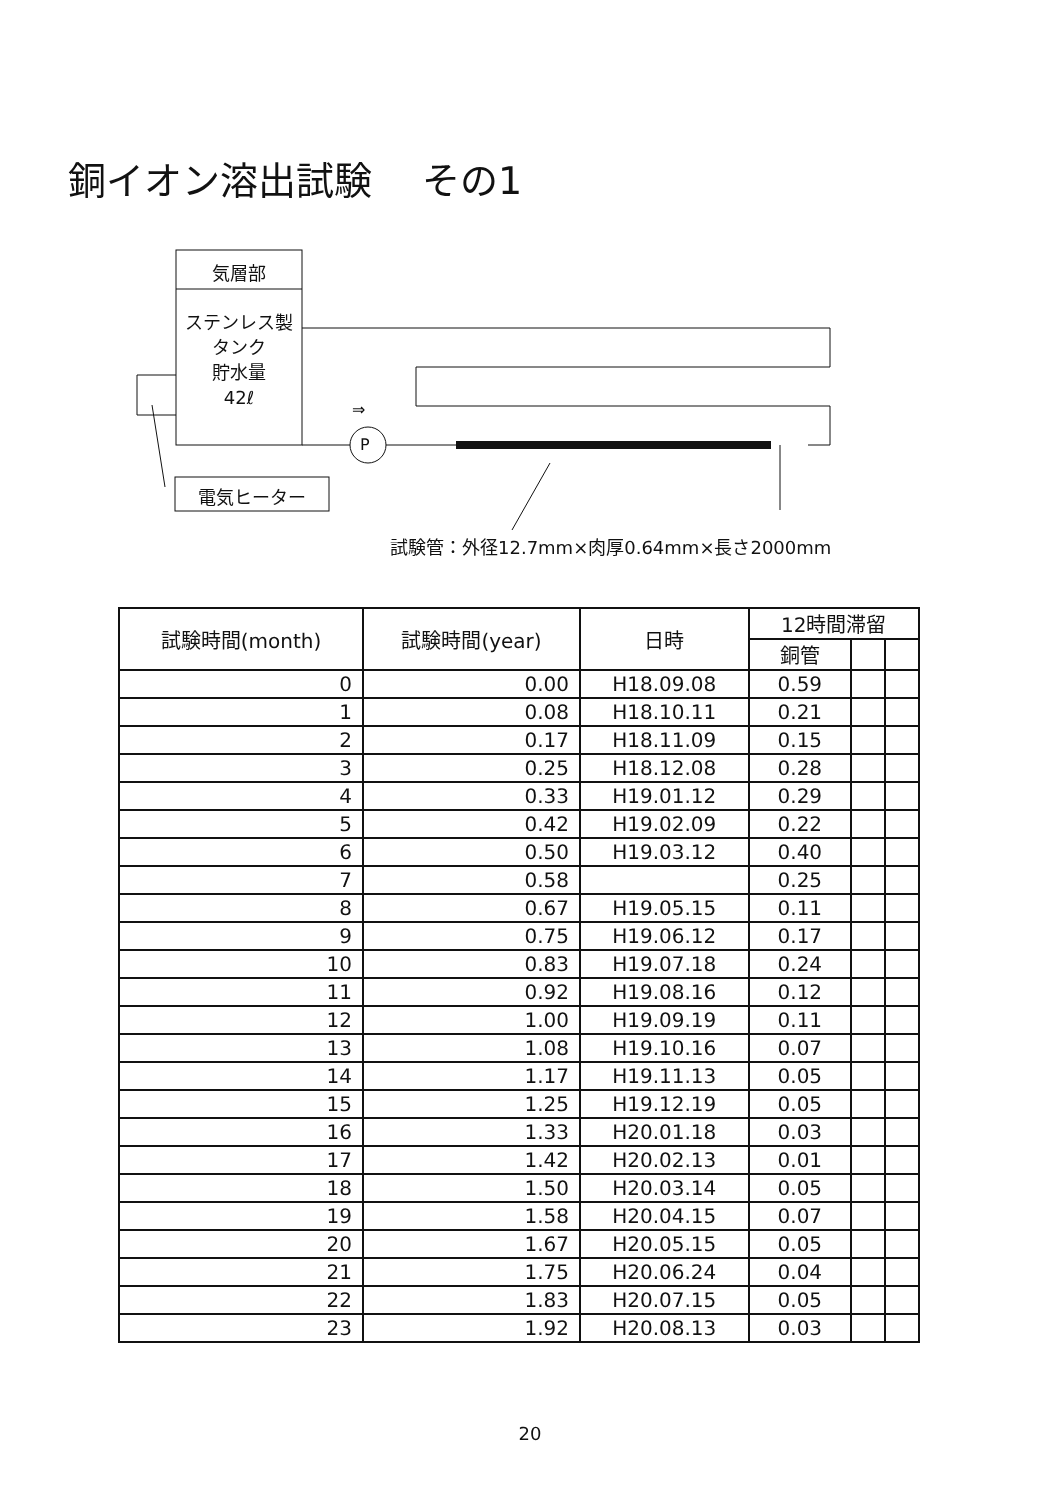銅イオン溶出試験　 その1
気層部
ステンレス製
タンク
貯水量
42ℓ
P
⇒
電気ヒーター
試験管：外径12.7mm×肉厚0.64mm×長さ2000mm
| 試験時間(month) | 試験時間(year) | 日時 | 12時間滞留 | | |
| --- | --- | --- | --- | --- | --- |
| | | | 銅管 | | |
| 0 | 0.00 | H18.09.08 | 0.59 | | |
| 1 | 0.08 | H18.10.11 | 0.21 | | |
| 2 | 0.17 | H18.11.09 | 0.15 | | |
| 3 | 0.25 | H18.12.08 | 0.28 | | |
| 4 | 0.33 | H19.01.12 | 0.29 | | |
| 5 | 0.42 | H19.02.09 | 0.22 | | |
| 6 | 0.50 | H19.03.12 | 0.40 | | |
| 7 | 0.58 | | 0.25 | | |
| 8 | 0.67 | H19.05.15 | 0.11 | | |
| 9 | 0.75 | H19.06.12 | 0.17 | | |
| 10 | 0.83 | H19.07.18 | 0.24 | | |
| 11 | 0.92 | H19.08.16 | 0.12 | | |
| 12 | 1.00 | H19.09.19 | 0.11 | | |
| 13 | 1.08 | H19.10.16 | 0.07 | | |
| 14 | 1.17 | H19.11.13 | 0.05 | | |
| 15 | 1.25 | H19.12.19 | 0.05 | | |
| 16 | 1.33 | H20.01.18 | 0.03 | | |
| 17 | 1.42 | H20.02.13 | 0.01 | | |
| 18 | 1.50 | H20.03.14 | 0.05 | | |
| 19 | 1.58 | H20.04.15 | 0.07 | | |
| 20 | 1.67 | H20.05.15 | 0.05 | | |
| 21 | 1.75 | H20.06.24 | 0.04 | | |
| 22 | 1.83 | H20.07.15 | 0.05 | | |
| 23 | 1.92 | H20.08.13 | 0.03 | | |
20